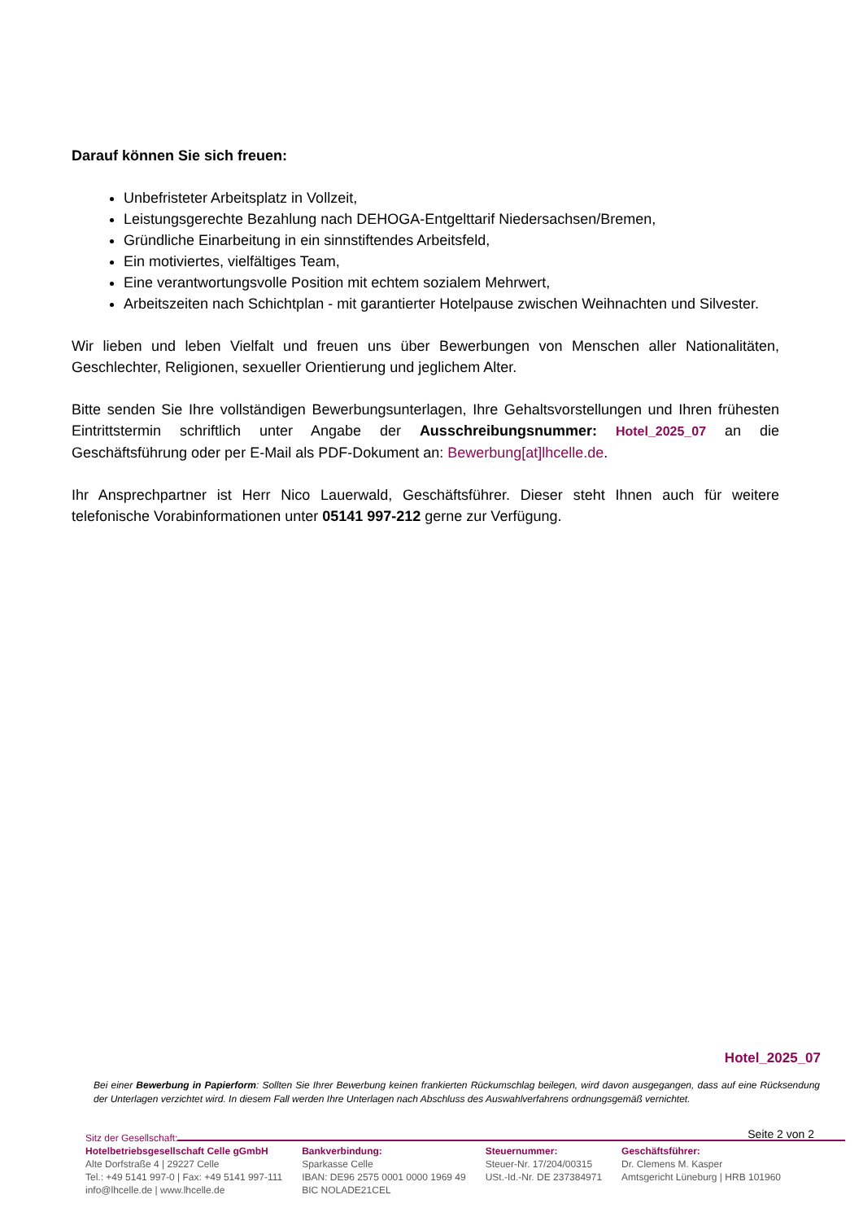Darauf können Sie sich freuen:
Unbefristeter Arbeitsplatz in Vollzeit,
Leistungsgerechte Bezahlung nach DEHOGA-Entgelttarif Niedersachsen/Bremen,
Gründliche Einarbeitung in ein sinnstiftendes Arbeitsfeld,
Ein motiviertes, vielfältiges Team,
Eine verantwortungsvolle Position mit echtem sozialem Mehrwert,
Arbeitszeiten nach Schichtplan - mit garantierter Hotelpause zwischen Weihnachten und Silvester.
Wir lieben und leben Vielfalt und freuen uns über Bewerbungen von Menschen aller Nationalitäten, Geschlechter, Religionen, sexueller Orientierung und jeglichem Alter.
Bitte senden Sie Ihre vollständigen Bewerbungsunterlagen, Ihre Gehaltsvorstellungen und Ihren frühesten Eintrittstermin schriftlich unter Angabe der Ausschreibungsnummer: Hotel_2025_07 an die Geschäftsführung oder per E-Mail als PDF-Dokument an: Bewerbung[at]lhcelle.de.
Ihr Ansprechpartner ist Herr Nico Lauerwald, Geschäftsführer. Dieser steht Ihnen auch für weitere telefonische Vorabinformationen unter 05141 997-212 gerne zur Verfügung.
Hotel_2025_07
Bei einer Bewerbung in Papierform: Sollten Sie Ihrer Bewerbung keinen frankierten Rückumschlag beilegen, wird davon ausgegangen, dass auf eine Rücksendung der Unterlagen verzichtet wird. In diesem Fall werden Ihre Unterlagen nach Abschluss des Auswahlverfahrens ordnungsgemäß vernichtet.
Seite 2 von 2
Sitz der Gesellschaft:
Hotelbetriebsgesellschaft Celle gGmbH
Alte Dorfstraße 4 | 29227 Celle
Tel.: +49 5141 997-0 | Fax: +49 5141 997-111
info@lhcelle.de | www.lhcelle.de
Bankverbindung:
Sparkasse Celle
IBAN: DE96 2575 0001 0000 1969 49
BIC NOLADE21CEL
Steuernummer:
Steuer-Nr. 17/204/00315
USt.-Id.-Nr. DE 237384971
Geschäftsführer:
Dr. Clemens M. Kasper
Amtsgericht Lüneburg | HRB 101960